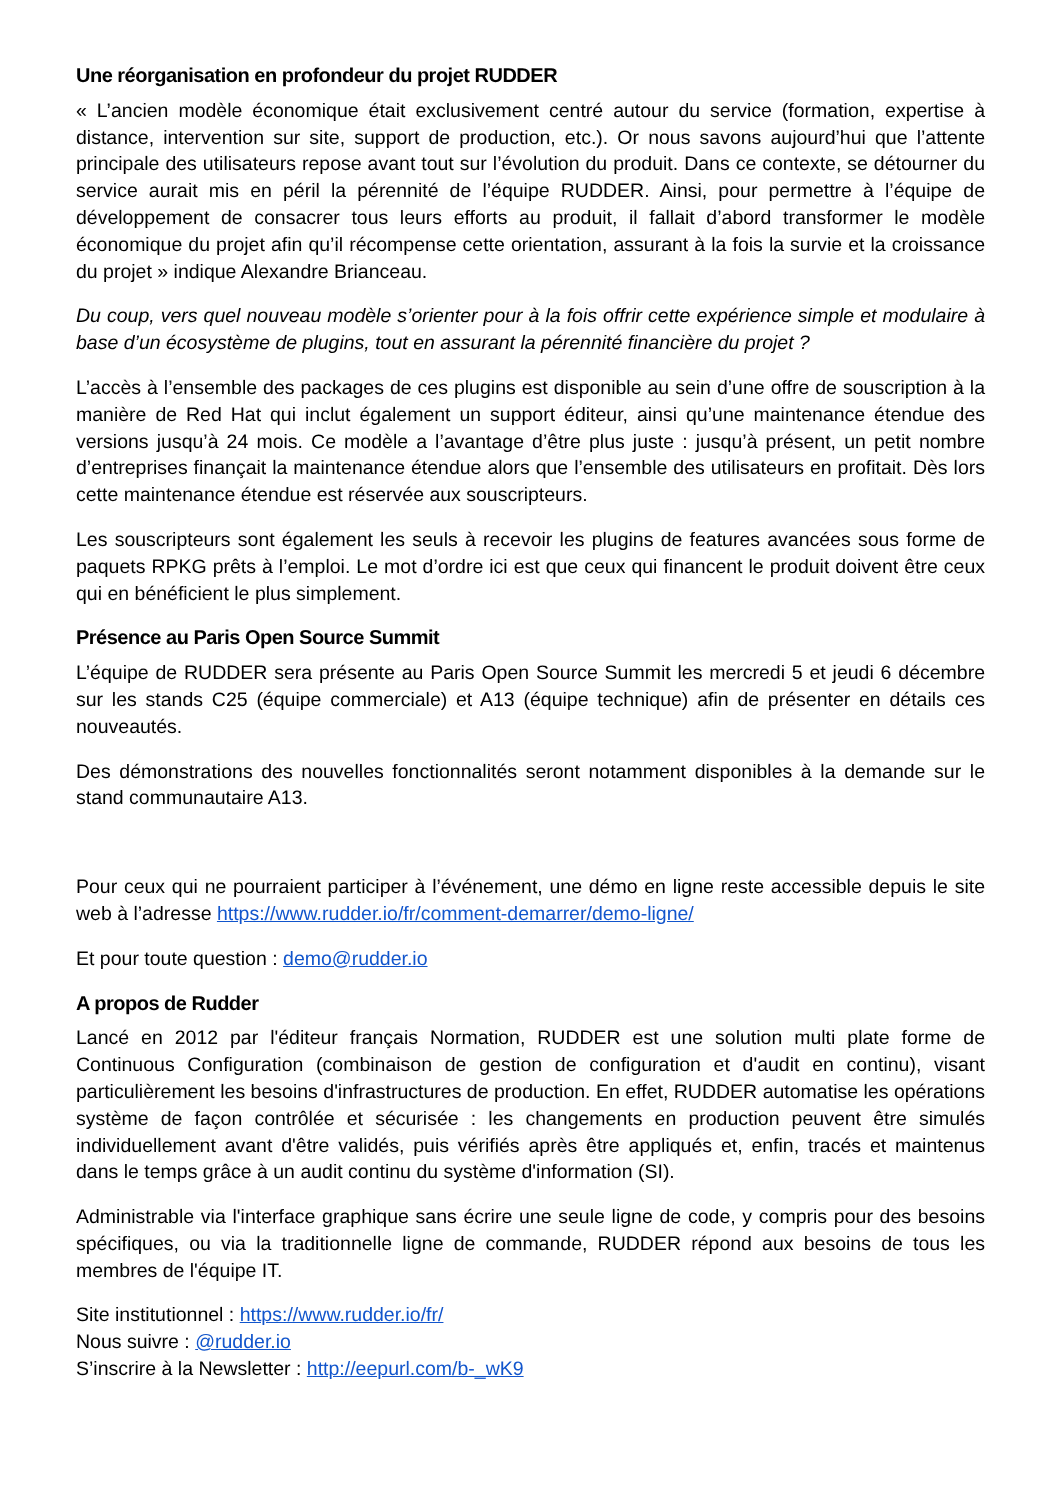Une réorganisation en profondeur du projet RUDDER
« L’ancien modèle économique était exclusivement centré autour du service (formation, expertise à distance, intervention sur site, support de production, etc.). Or nous savons aujourd’hui que l’attente principale des utilisateurs repose avant tout sur l’évolution du produit. Dans ce contexte, se détourner du service aurait mis en péril la pérennité de l’équipe RUDDER. Ainsi, pour permettre à l’équipe de développement de consacrer tous leurs efforts au produit, il fallait d’abord transformer le modèle économique du projet afin qu’il récompense cette orientation, assurant à la fois la survie et la croissance du projet » indique Alexandre Brianceau.
Du coup, vers quel nouveau modèle s’orienter pour à la fois offrir cette expérience simple et modulaire à base d’un écosystème de plugins, tout en assurant la pérennité financière du projet ?
L’accès à l’ensemble des packages de ces plugins est disponible au sein d’une offre de souscription à la manière de Red Hat qui inclut également un support éditeur, ainsi qu’une maintenance étendue des versions jusqu’à 24 mois. Ce modèle a l’avantage d’être plus juste : jusqu’à présent, un petit nombre d’entreprises finançait la maintenance étendue alors que l’ensemble des utilisateurs en profitait. Dès lors cette maintenance étendue est réservée aux souscripteurs.
Les souscripteurs sont également les seuls à recevoir les plugins de features avancées sous forme de paquets RPKG prêts à l’emploi. Le mot d’ordre ici est que ceux qui financent le produit doivent être ceux qui en bénéficient le plus simplement.
Présence au Paris Open Source Summit
L’équipe de RUDDER sera présente au Paris Open Source Summit les mercredi 5 et jeudi 6 décembre sur les stands C25 (équipe commerciale) et A13 (équipe technique) afin de présenter en détails ces nouveautés.
Des démonstrations des nouvelles fonctionnalités seront notamment disponibles à la demande sur le stand communautaire A13.
Pour ceux qui ne pourraient participer à l’événement, une démo en ligne reste accessible depuis le site web à l’adresse https://www.rudder.io/fr/comment-demarrer/demo-ligne/
Et pour toute question : demo@rudder.io
A propos de Rudder
Lancé en 2012 par l'éditeur français Normation, RUDDER est une solution multi plate forme de Continuous Configuration (combinaison de gestion de configuration et d'audit en continu), visant particulièrement les besoins d'infrastructures de production. En effet, RUDDER automatise les opérations système de façon contrôlée et sécurisée : les changements en production peuvent être simulés individuellement avant d'être validés, puis vérifiés après être appliqués et, enfin, tracés et maintenus dans le temps grâce à un audit continu du système d'information (SI).
Administrable via l'interface graphique sans écrire une seule ligne de code, y compris pour des besoins spécifiques, ou via la traditionnelle ligne de commande, RUDDER répond aux besoins de tous les membres de l'équipe IT.
Site institutionnel : https://www.rudder.io/fr/
Nous suivre : @rudder.io
S’inscrire à la Newsletter : http://eepurl.com/b-_wK9